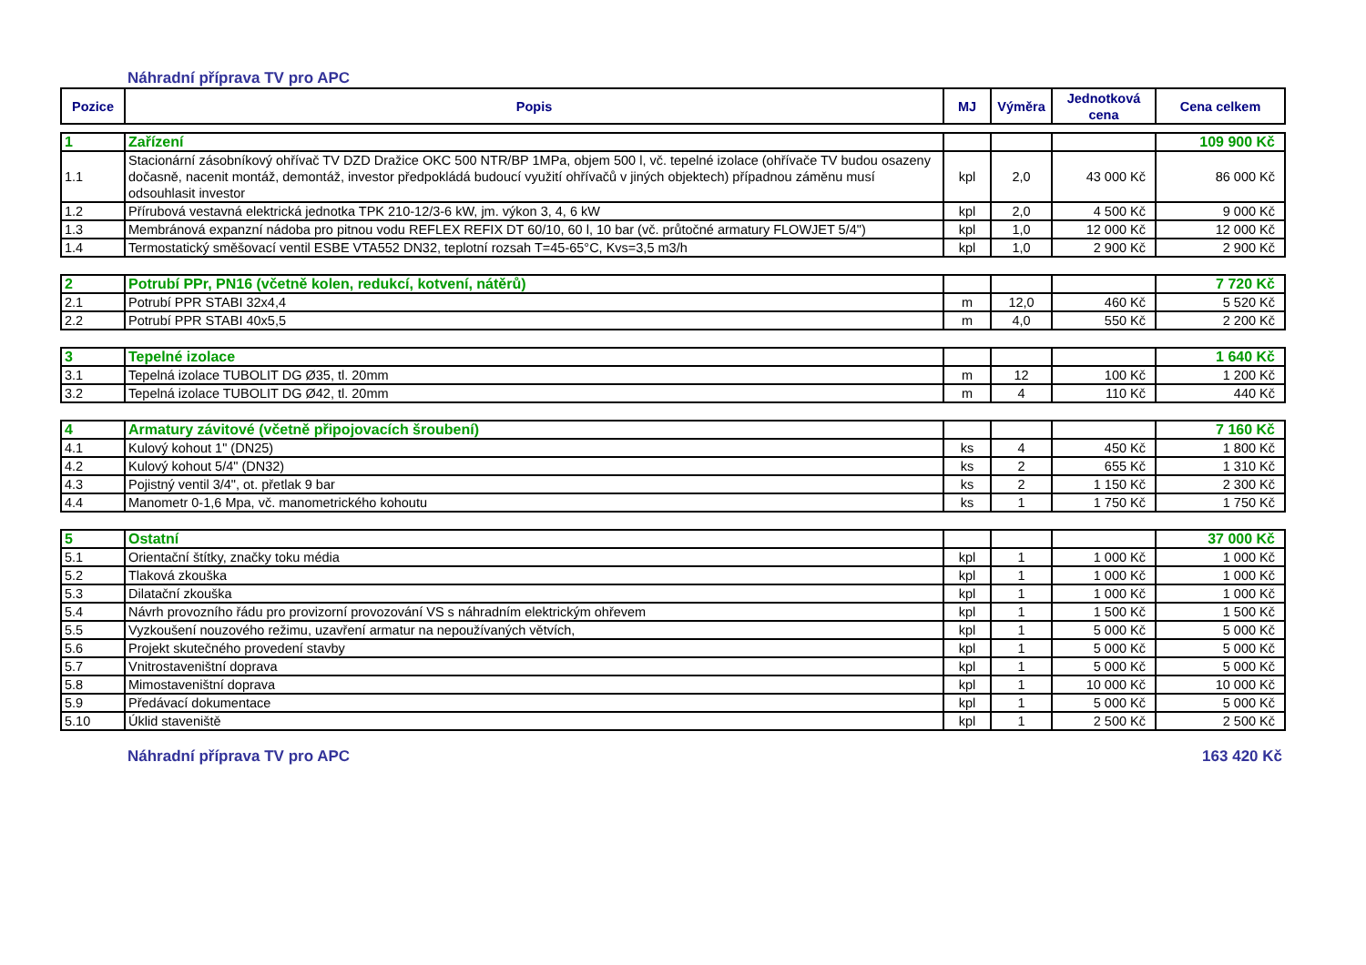Náhradní příprava TV pro APC
| Pozice | Popis | MJ | Výměra | Jednotková cena | Cena celkem |
| --- | --- | --- | --- | --- | --- |
| 1 | Zařízení | | | | 109 900 Kč |
| 1.1 | Stacionární zásobníkový ohřívač TV DZD Dražice OKC 500 NTR/BP 1MPa, objem 500 l, vč. tepelné izolace (ohřívače TV budou osazeny dočasně, nacenit montáž, demontáž, investor předpokládá budoucí využití ohřívačů v jiných objektech) případnou záměnu musí odsouhlasit investor | kpl | 2,0 | 43 000 Kč | 86 000 Kč |
| 1.2 | Přírubová vestavná elektrická jednotka TPK 210-12/3-6 kW, jm. výkon 3, 4, 6 kW | kpl | 2,0 | 4 500 Kč | 9 000 Kč |
| 1.3 | Membránová expanzní nádoba pro pitnou vodu REFLEX REFIX DT 60/10, 60 l, 10 bar (vč. průtočné armatury FLOWJET 5/4") | kpl | 1,0 | 12 000 Kč | 12 000 Kč |
| 1.4 | Termostatický směšovací ventil ESBE VTA552 DN32, teplotní rozsah T=45-65°C, Kvs=3,5 m3/h | kpl | 1,0 | 2 900 Kč | 2 900 Kč |
| 2 | Potrubí PPr, PN16 (včetně kolen, redukcí, kotvení, nátěrů) | | | | 7 720 Kč |
| 2.1 | Potrubí PPR STABI 32x4,4 | m | 12,0 | 460 Kč | 5 520 Kč |
| 2.2 | Potrubí PPR STABI 40x5,5 | m | 4,0 | 550 Kč | 2 200 Kč |
| 3 | Tepelné izolace | | | | 1 640 Kč |
| 3.1 | Tepelná izolace TUBOLIT DG Ø35, tl. 20mm | m | 12 | 100 Kč | 1 200 Kč |
| 3.2 | Tepelná izolace TUBOLIT DG Ø42, tl. 20mm | m | 4 | 110 Kč | 440 Kč |
| 4 | Armatury závitové (včetně připojovacích šroubení) | | | | 7 160 Kč |
| 4.1 | Kulový kohout 1" (DN25) | ks | 4 | 450 Kč | 1 800 Kč |
| 4.2 | Kulový kohout 5/4" (DN32) | ks | 2 | 655 Kč | 1 310 Kč |
| 4.3 | Pojistný ventil 3/4", ot. přetlak 9 bar | ks | 2 | 1 150 Kč | 2 300 Kč |
| 4.4 | Manometr 0-1,6 Mpa, vč. manometrického kohoutu | ks | 1 | 1 750 Kč | 1 750 Kč |
| 5 | Ostatní | | | | 37 000 Kč |
| 5.1 | Orientační štítky, značky toku média | kpl | 1 | 1 000 Kč | 1 000 Kč |
| 5.2 | Tlaková zkouška | kpl | 1 | 1 000 Kč | 1 000 Kč |
| 5.3 | Dilatační zkouška | kpl | 1 | 1 000 Kč | 1 000 Kč |
| 5.4 | Návrh provozního řádu pro provizorní provozování VS s náhradním elektrickým ohřevem | kpl | 1 | 1 500 Kč | 1 500 Kč |
| 5.5 | Vyzkoušení nouzového režimu, uzavření armatur na nepoužívaných větvích, | kpl | 1 | 5 000 Kč | 5 000 Kč |
| 5.6 | Projekt skutečného provedení stavby | kpl | 1 | 5 000 Kč | 5 000 Kč |
| 5.7 | Vnitrostaveništní doprava | kpl | 1 | 5 000 Kč | 5 000 Kč |
| 5.8 | Mimostaveništní doprava | kpl | 1 | 10 000 Kč | 10 000 Kč |
| 5.9 | Předávací dokumentace | kpl | 1 | 5 000 Kč | 5 000 Kč |
| 5.10 | Úklid staveniště | kpl | 1 | 2 500 Kč | 2 500 Kč |
Náhradní příprava TV pro APC 163 420 Kč